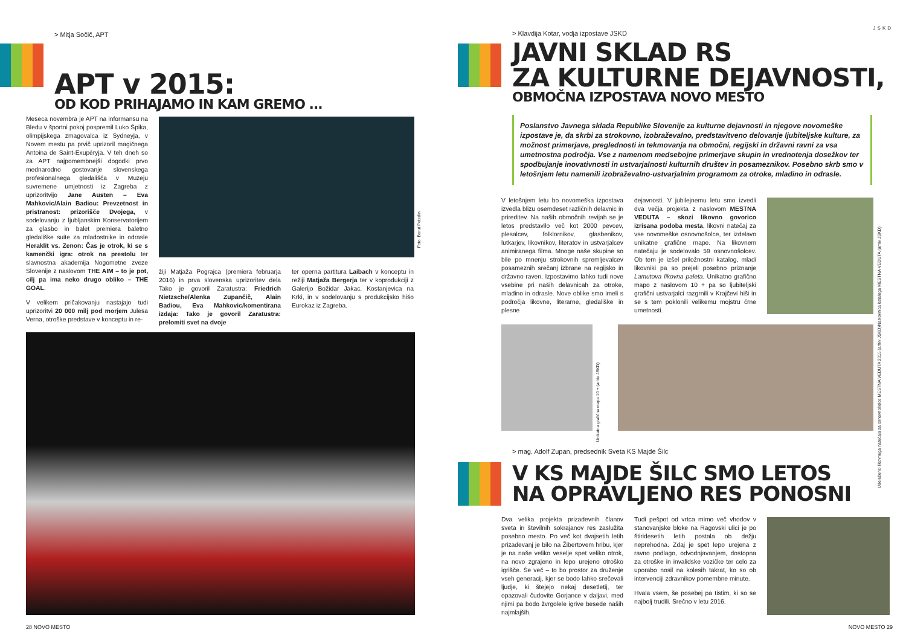> Mitja Sočič, APT
APT v 2015:
OD KOD PRIHAJAMO IN KAM GREMO ...
Meseca novembra je APT na informansu na Bledu v športni pokoj pospremil Luko Špika, olimpijskega zmagovalca iz Sydneyja, v Novem mestu pa prvič uprizoril magičnega Antoina de Saint-Exupéryja. V teh dneh so za APT najpomembnejši dogodki prvo mednarodno gostovanje slovenskega profesionalnega gledališča v Muzeju suvremene umjetnosti iz Zagreba z uprizoritvijo Jane Austen – Eva Mahkovic/Alain Badiou: Prevzetnost in pristranost: prizorišče Dvojega, v sodelovanju z ljubljanskim Konservatorijem za glasbo in balet premiera baletno gledališke suite za mladostnike in odrasle Heraklit vs. Zenon: Čas je otrok, ki se s kamenčki igra: otrok na prestolu ter slavnostna akademija Nogometne zveze Slovenije z naslovom THE AIM – to je pot, cilj pa ima neko drugo obliko – THE GOAL.
V velikem pričakovanju nastajajo tudi uprizoritvi 20 000 milj pod morjem Julesa Verna, otroške predstave v konceptu in re-
Foto: Borut Peterlin
žiji Matjaža Pograjca (premiera februarja 2016) in prva slovenska uprizoritev dela Tako je govoril Zaratustra: Friedrich Nietzsche/Alenka Zupančič, Alain Badiou, Eva Mahkovic/komentirana izdaja: Tako je govoril Zaratustra: prelomiti svet na dvoje
ter operna partitura Laibach v konceptu in režiji Matjaža Bergerja ter v koprodukciji z Galerijo Božidar Jakac, Kostanjevica na Krki, in v sodelovanju s produkcijsko hišo Eurokaz iz Zagreba.
28 NOVO MESTO
JSKD
> Klavdija Kotar, vodja izpostave JSKD
JAVNI SKLAD RS
ZA KULTURNE DEJAVNOSTI,
OBMOČNA IZPOSTAVA NOVO MESTO
Poslanstvo Javnega sklada Republike Slovenije za kulturne dejavnosti in njegove novomeške izpostave je, da skrbi za strokovno, izobraževalno, predstavitveno delovanje ljubiteljske kulture, za možnost primerjave, preglednosti in tekmovanja na območni, regijski in državni ravni za vsa umetnostna področja. Vse z namenom medsebojne primerjave skupin in vrednotenja dosežkov ter spodbujanje inovativnosti in ustvarjalnosti kulturnih društev in posameznikov. Posebno skrb smo v letošnjem letu namenili izobraževalno-ustvarjalnim programom za otroke, mladino in odrasle.
V letošnjem letu bo novomeška izpostava izvedla blizu osemdeset različnih delavnic in prireditev. Na naših območnih revijah se je letos predstavilo več kot 2000 pevcev, plesalcev, folklornikov, glasbenikov, lutkarjev, likovnikov, literatov in ustvarjalcev animiranega filma. Mnoge naše skupine so bile po mnenju strokovnih spremljevalcev posameznih srečanj izbrane na regijsko in državno raven. Izpostavimo lahko tudi nove vsebine pri naših delavnicah za otroke, mladino in odrasle. Nove oblike smo imeli s področja likovne, literarne, gledališke in plesne
dejavnosti. V jubilejnemu letu smo izvedli dva večja projekta z naslovom MESTNA VEDUTA – skozi likovno govorico izrisana podoba mesta, likovni natečaj za vse novomeške osnovnošolce, ter izdelavo unikatne grafične mape. Na likovnem natečaju je sodelovalo 59 osnovnošolcev. Ob tem je izšel priložnostni katalog, mladi likovniki pa so prejeli posebno priznanje Lamutova likovna paleta. Unikatno grafično mapo z naslovom 10 + pa so ljubiteljski grafični ustvarjalci razgrnili v Krajčevi hiši in se s tem poklonili velikemu mojstru črne umetnosti.
Naslovnica kataloga MESTNA VEDUTA (arhiv JSKD)
Unikatna grafična mapa 10 + (arhiv JSKD)
Udeleženci likovnega natečaja za osnovnošolce MESTNA VEDUTA 2015 (arhiv JSKD)
> mag. Adolf Zupan, predsednik Sveta KS Majde Šilc
V KS MAJDE ŠILC SMO LETOS
NA OPRAVLJENO RES PONOSNI
Dva velika projekta prizadevnih članov sveta in številnih sokrajanov res zaslužita posebno mesto. Po več kot dvajsetih letih prizadevanj je bilo na Žibertovem hribu, kjer je na naše veliko veselje spet veliko otrok, na novo zgrajeno in lepo urejeno otroško igrišče. Še več – to bo prostor za druženje vseh generacij, kjer se bodo lahko srečevali ljudje, ki štejejo nekaj desetletij, ter opazovali čudovite Gorjance v daljavi, med njimi pa bodo žvrgolele igrive besede naših najmlajših.
Tudi pešpot od vrtca mimo več vhodov v stanovanjske bloke na Ragovski ulici je po štiridesetih letih postala ob dežju neprehodna. Zdaj je spet lepo urejena z ravno podlago, odvodnjavanjem, dostopna za otroške in invalidske vozičke ter celo za uporabo nosil na kolesih takrat, ko so ob intervenciji zdravnikov pomembne minute.
Hvala vsem, še posebej pa tistim, ki so se najbolj trudili. Srečno v letu 2016.
NOVO MESTO 29